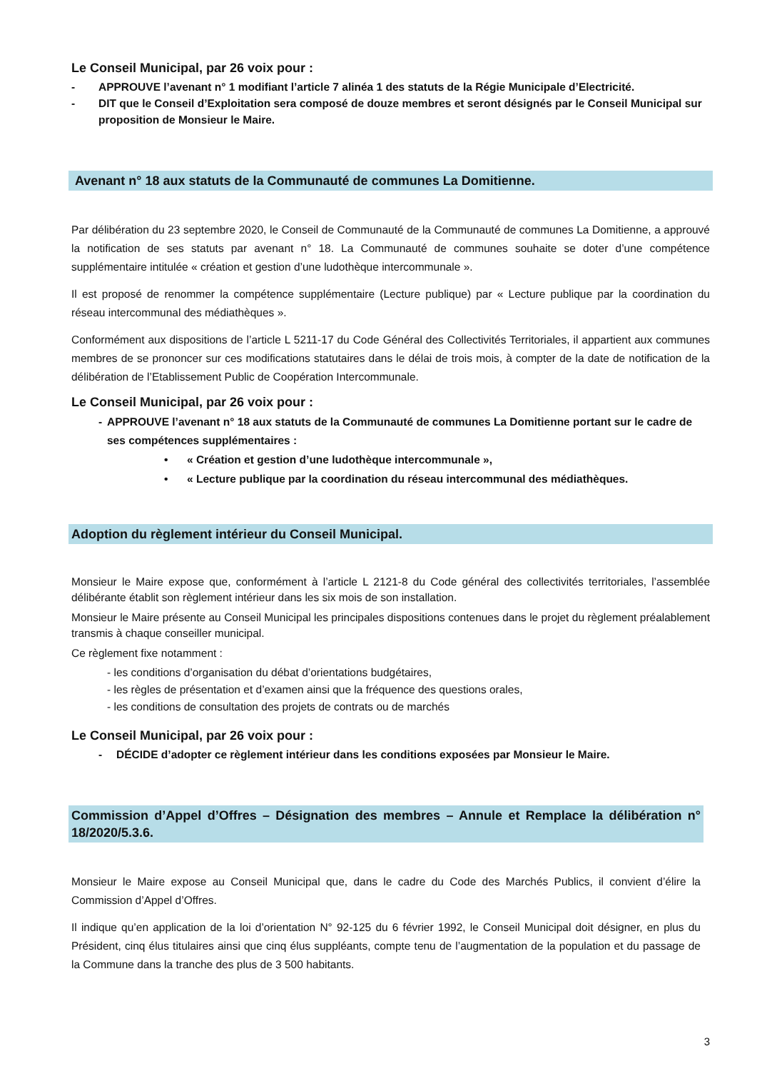Le Conseil Municipal, par 26 voix pour :
- APPROUVE l’avenant n° 1 modifiant l’article 7 alinéa 1 des statuts de la Régie Municipale d’Electricité.
- DIT que le Conseil d’Exploitation sera composé de douze membres et seront désignés par le Conseil Municipal sur proposition de Monsieur le Maire.
Avenant n° 18 aux statuts de la Communauté de communes La Domitienne.
Par délibération du 23 septembre 2020, le Conseil de Communauté de la Communauté de communes La Domitienne, a approuvé la notification de ses statuts par avenant n° 18. La Communauté de communes souhaite se doter d’une compétence supplémentaire intitulée « création et gestion d’une ludothèque intercommunale ».
Il est proposé de renommer la compétence supplémentaire (Lecture publique) par « Lecture publique par la coordination du réseau intercommunal des médiathèques ».
Conformément aux dispositions de l’article L 5211-17 du Code Général des Collectivités Territoriales, il appartient aux communes membres de se prononcer sur ces modifications statutaires dans le délai de trois mois, à compter de la date de notification de la délibération de l’Etablissement Public de Coopération Intercommunale.
Le Conseil Municipal, par 26 voix pour :
- APPROUVE l’avenant n° 18 aux statuts de la Communauté de communes La Domitienne portant sur le cadre de ses compétences supplémentaires :
• « Création et gestion d’une ludothèque intercommunale »,
• « Lecture publique par la coordination du réseau intercommunal des médiathèques.
Adoption du règlement intérieur du Conseil Municipal.
Monsieur le Maire expose que, conformément à l’article L 2121-8 du Code général des collectivités territoriales, l’assemblée délibérante établit son règlement intérieur dans les six mois de son installation.
Monsieur le Maire présente au Conseil Municipal les principales dispositions contenues dans le projet du règlement préalablement transmis à chaque conseiller municipal.
Ce règlement fixe notamment :
- les conditions d’organisation du débat d’orientations budgétaires,
- les règles de présentation et d’examen ainsi que la fréquence des questions orales,
- les conditions de consultation des projets de contrats ou de marchés
Le Conseil Municipal, par 26 voix pour :
- DÉCIDE d’adopter ce règlement intérieur dans les conditions exposées par Monsieur le Maire.
Commission d’Appel d’Offres – Désignation des membres – Annule et Remplace la délibération n° 18/2020/5.3.6.
Monsieur le Maire expose au Conseil Municipal que, dans le cadre du Code des Marchés Publics, il convient d’élire la Commission d’Appel d’Offres.
Il indique qu’en application de la loi d’orientation N° 92-125 du 6 février 1992, le Conseil Municipal doit désigner, en plus du Président, cinq élus titulaires ainsi que cinq élus suppléants, compte tenu de l’augmentation de la population et du passage de la Commune dans la tranche des plus de 3 500 habitants.
3